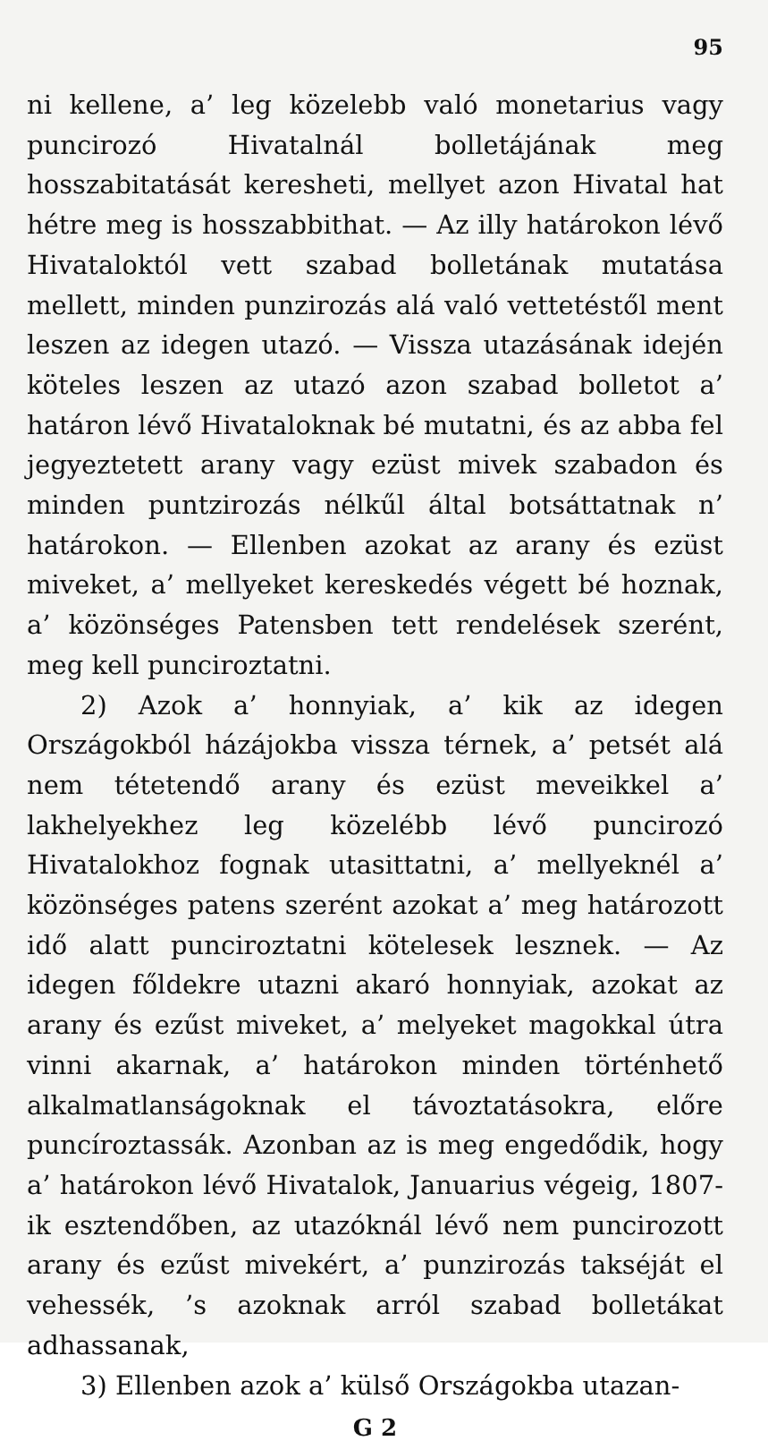95
ni kellene, a’ leg közelebb való monetarius vagy puncirozó Hivatalnál bolletájának meg hosszabitatását keresheti, mellyet azon Hivatal hat hétre meg is hosszabbithat. — Az illy határokon lévő Hivataloktól vett szabad bolletának mutatása mellett, minden punzirozás alá való vettetéstől ment leszen az idegen utazó. — Vissza utazásának idején köteles leszen az utazó azon szabad bolletot a’ határon lévő Hivataloknak bé mutatni, és az abba fel jegyeztetett arany vagy ezüst mivek szabadon és minden puntzirozás nélkűl által botsáttatnak n’ határokon. — Ellenben azokat az arany és ezüst miveket, a’ mellyeket kereskedés végett bé hoznak, a’ közönséges Patensben tett rendelések szerént, meg kell punciroztatni.
2) Azok a’ honnyiak, a’ kik az idegen Országokból házájokba vissza térnek, a’ petsét alá nem tétetendő arany és ezüst meveikkel a’ lakhelyekhez leg közelébb lévő puncirozó Hivatalokhoz fognak utasittatni, a’ mellyeknél a’ közönséges patens szerént azokat a’ meg határozott idő alatt punciroztatni kötelesek lesznek. — Az idegen főldekre utazni akaró honnyiak, azokat az arany és ezűst miveket, a’ melyeket magokkal útra vinni akarnak, a’ határokon minden történhető alkalmatlanságoknak el távoztatásokra, előre puncíroztassák. Azonban az is meg engedődik, hogy a’ határokon lévő Hivatalok, Januarius végeig, 1807-ik esztendőben, az utazóknál lévő nem puncirozott arany és ezűst mivekért, a’ punzirozás takséját el vehessék, ’s azoknak arról szabad bolletákat adhassanak,
3) Ellenben azok a’ külső Országokba utazan-
G 2